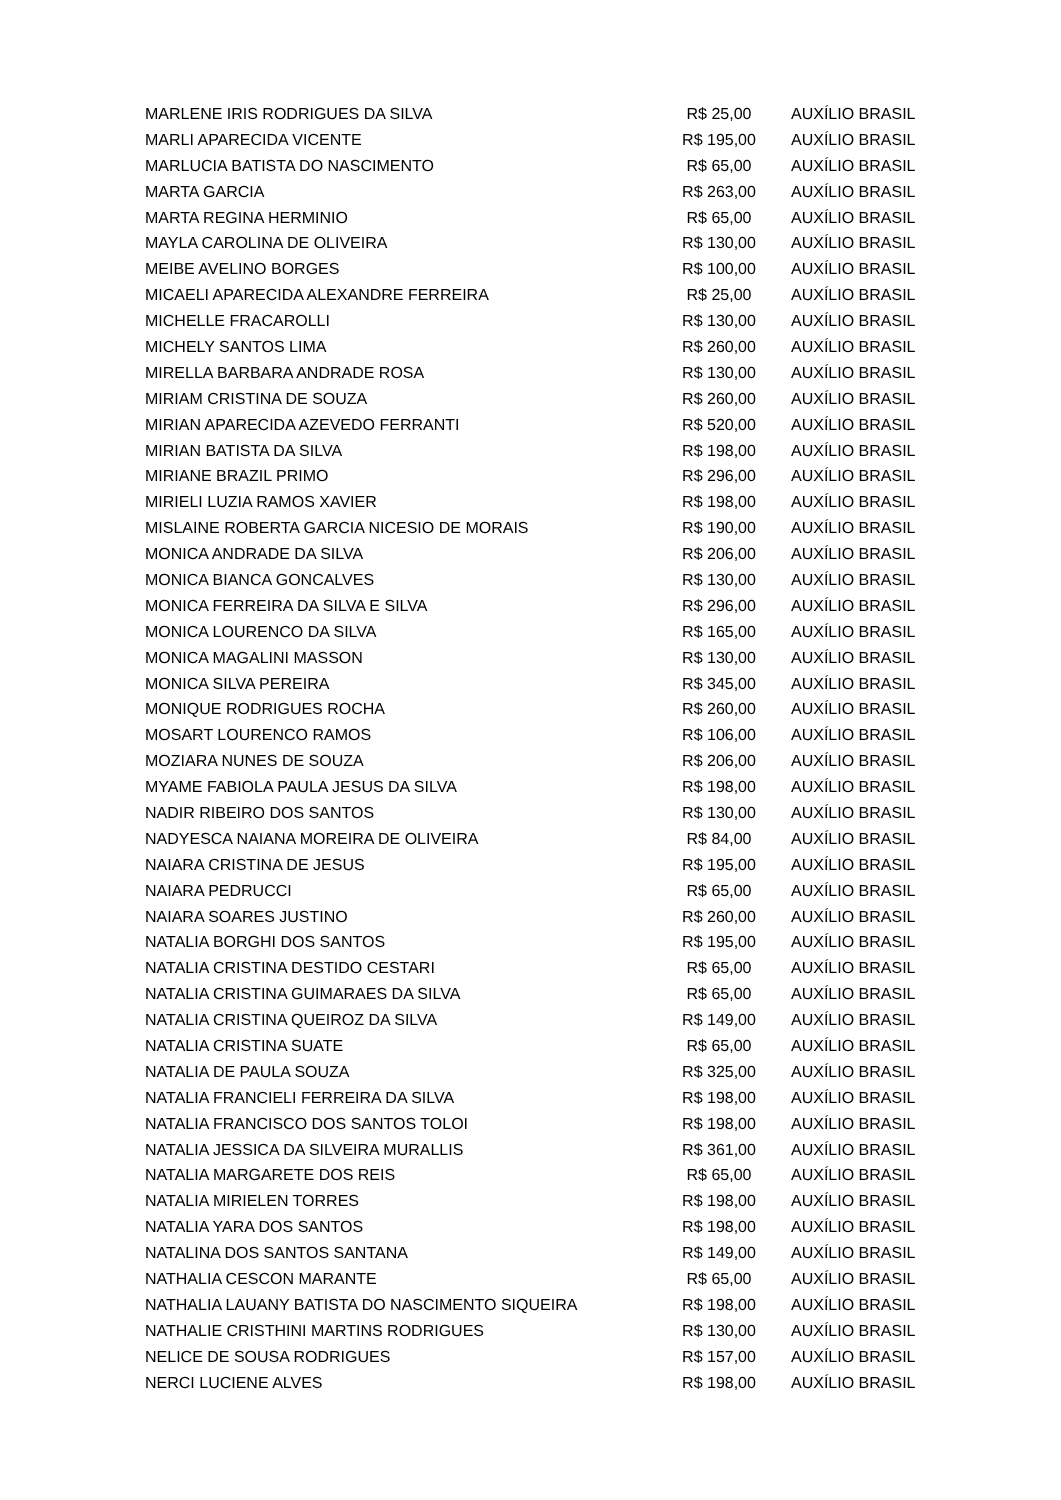| MARLENE IRIS RODRIGUES DA SILVA | R$ 25,00 | AUXÍLIO BRASIL |
| MARLI APARECIDA VICENTE | R$ 195,00 | AUXÍLIO BRASIL |
| MARLUCIA BATISTA DO NASCIMENTO | R$ 65,00 | AUXÍLIO BRASIL |
| MARTA GARCIA | R$ 263,00 | AUXÍLIO BRASIL |
| MARTA REGINA HERMINIO | R$ 65,00 | AUXÍLIO BRASIL |
| MAYLA CAROLINA DE OLIVEIRA | R$ 130,00 | AUXÍLIO BRASIL |
| MEIBE AVELINO BORGES | R$ 100,00 | AUXÍLIO BRASIL |
| MICAELI APARECIDA ALEXANDRE FERREIRA | R$ 25,00 | AUXÍLIO BRASIL |
| MICHELLE FRACAROLLI | R$ 130,00 | AUXÍLIO BRASIL |
| MICHELY SANTOS LIMA | R$ 260,00 | AUXÍLIO BRASIL |
| MIRELLA BARBARA ANDRADE ROSA | R$ 130,00 | AUXÍLIO BRASIL |
| MIRIAM CRISTINA DE SOUZA | R$ 260,00 | AUXÍLIO BRASIL |
| MIRIAN APARECIDA AZEVEDO FERRANTI | R$ 520,00 | AUXÍLIO BRASIL |
| MIRIAN BATISTA DA SILVA | R$ 198,00 | AUXÍLIO BRASIL |
| MIRIANE BRAZIL PRIMO | R$ 296,00 | AUXÍLIO BRASIL |
| MIRIELI LUZIA RAMOS XAVIER | R$ 198,00 | AUXÍLIO BRASIL |
| MISLAINE ROBERTA GARCIA NICESIO DE MORAIS | R$ 190,00 | AUXÍLIO BRASIL |
| MONICA ANDRADE DA SILVA | R$ 206,00 | AUXÍLIO BRASIL |
| MONICA BIANCA GONCALVES | R$ 130,00 | AUXÍLIO BRASIL |
| MONICA FERREIRA DA SILVA E SILVA | R$ 296,00 | AUXÍLIO BRASIL |
| MONICA LOURENCO DA SILVA | R$ 165,00 | AUXÍLIO BRASIL |
| MONICA MAGALINI MASSON | R$ 130,00 | AUXÍLIO BRASIL |
| MONICA SILVA PEREIRA | R$ 345,00 | AUXÍLIO BRASIL |
| MONIQUE RODRIGUES ROCHA | R$ 260,00 | AUXÍLIO BRASIL |
| MOSART LOURENCO RAMOS | R$ 106,00 | AUXÍLIO BRASIL |
| MOZIARA NUNES DE SOUZA | R$ 206,00 | AUXÍLIO BRASIL |
| MYAME FABIOLA PAULA JESUS DA SILVA | R$ 198,00 | AUXÍLIO BRASIL |
| NADIR RIBEIRO DOS SANTOS | R$ 130,00 | AUXÍLIO BRASIL |
| NADYESCA NAIANA MOREIRA DE OLIVEIRA | R$ 84,00 | AUXÍLIO BRASIL |
| NAIARA CRISTINA DE JESUS | R$ 195,00 | AUXÍLIO BRASIL |
| NAIARA PEDRUCCI | R$ 65,00 | AUXÍLIO BRASIL |
| NAIARA SOARES JUSTINO | R$ 260,00 | AUXÍLIO BRASIL |
| NATALIA BORGHI DOS SANTOS | R$ 195,00 | AUXÍLIO BRASIL |
| NATALIA CRISTINA DESTIDO CESTARI | R$ 65,00 | AUXÍLIO BRASIL |
| NATALIA CRISTINA GUIMARAES DA SILVA | R$ 65,00 | AUXÍLIO BRASIL |
| NATALIA CRISTINA QUEIROZ DA SILVA | R$ 149,00 | AUXÍLIO BRASIL |
| NATALIA CRISTINA SUATE | R$ 65,00 | AUXÍLIO BRASIL |
| NATALIA DE PAULA SOUZA | R$ 325,00 | AUXÍLIO BRASIL |
| NATALIA FRANCIELI FERREIRA DA SILVA | R$ 198,00 | AUXÍLIO BRASIL |
| NATALIA FRANCISCO DOS SANTOS TOLOI | R$ 198,00 | AUXÍLIO BRASIL |
| NATALIA JESSICA DA SILVEIRA MURALLIS | R$ 361,00 | AUXÍLIO BRASIL |
| NATALIA MARGARETE DOS REIS | R$ 65,00 | AUXÍLIO BRASIL |
| NATALIA MIRIELEN TORRES | R$ 198,00 | AUXÍLIO BRASIL |
| NATALIA YARA DOS SANTOS | R$ 198,00 | AUXÍLIO BRASIL |
| NATALINA DOS SANTOS SANTANA | R$ 149,00 | AUXÍLIO BRASIL |
| NATHALIA CESCON MARANTE | R$ 65,00 | AUXÍLIO BRASIL |
| NATHALIA LAUANY BATISTA DO NASCIMENTO SIQUEIRA | R$ 198,00 | AUXÍLIO BRASIL |
| NATHALIE CRISTHINI MARTINS RODRIGUES | R$ 130,00 | AUXÍLIO BRASIL |
| NELICE DE SOUSA RODRIGUES | R$ 157,00 | AUXÍLIO BRASIL |
| NERCI LUCIENE ALVES | R$ 198,00 | AUXÍLIO BRASIL |